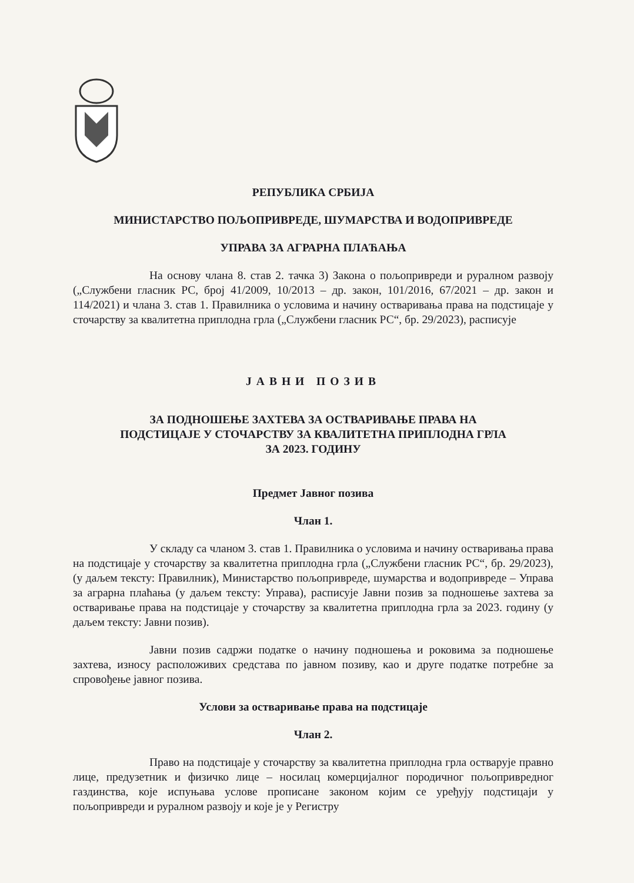РЕПУБЛИКА СРБИЈА
МИНИСТАРСТВО ПОЉОПРИВРЕДЕ, ШУМАРСТВА И ВОДОПРИВРЕДЕ
УПРАВА ЗА АГРАРНА ПЛАЋАЊА
На основу члана 8. став 2. тачка 3) Закона о пољопривреди и руралном развоју („Службени гласник РС, број 41/2009, 10/2013 – др. закон, 101/2016, 67/2021 – др. закон и 114/2021) и члана 3. став 1. Правилника о условима и начину остваривања права на подстицаје у сточарству за квалитетна приплодна грла („Службени гласник РС“, бр. 29/2023), расписује
ЈАВНИ ПОЗИВ
ЗА ПОДНОШЕЊЕ ЗАХТЕВА ЗА ОСТВАРИВАЊЕ ПРАВА НА
ПОДСТИЦАЈЕ У СТОЧАРСТВУ ЗА КВАЛИТЕТНА ПРИПЛОДНА ГРЛА
ЗА 2023. ГОДИНУ
Предмет Јавног позива
Члан 1.
У складу са чланом 3. став 1. Правилника о условима и начину остваривања права на подстицаје у сточарству за квалитетна приплодна грла („Службени гласник РС“, бр. 29/2023), (у даљем тексту: Правилник), Министарство пољопривреде, шумарства и водопривреде – Управа за аграрна плаћања (у даљем тексту: Управа), расписује Јавни позив за подношење захтева за остваривање права на подстицаје у сточарству за квалитетна приплодна грла за 2023. годину (у даљем тексту: Јавни позив).
Јавни позив садржи податке о начину подношења и роковима за подношење захтева, износу расположивих средстава по јавном позиву, као и друге податке потребне за спровођење јавног позива.
Услови за остваривање права на подстицаје
Члан 2.
Право на подстицаје у сточарству за квалитетна приплодна грла остварује правно лице, предузетник и физичко лице – носилац комерцијалног породичног пољопривредног газдинства, које испуњава услове прописане законом којим се уређују подстицаји у пољопривреди и руралном развоју и које је у Регистру